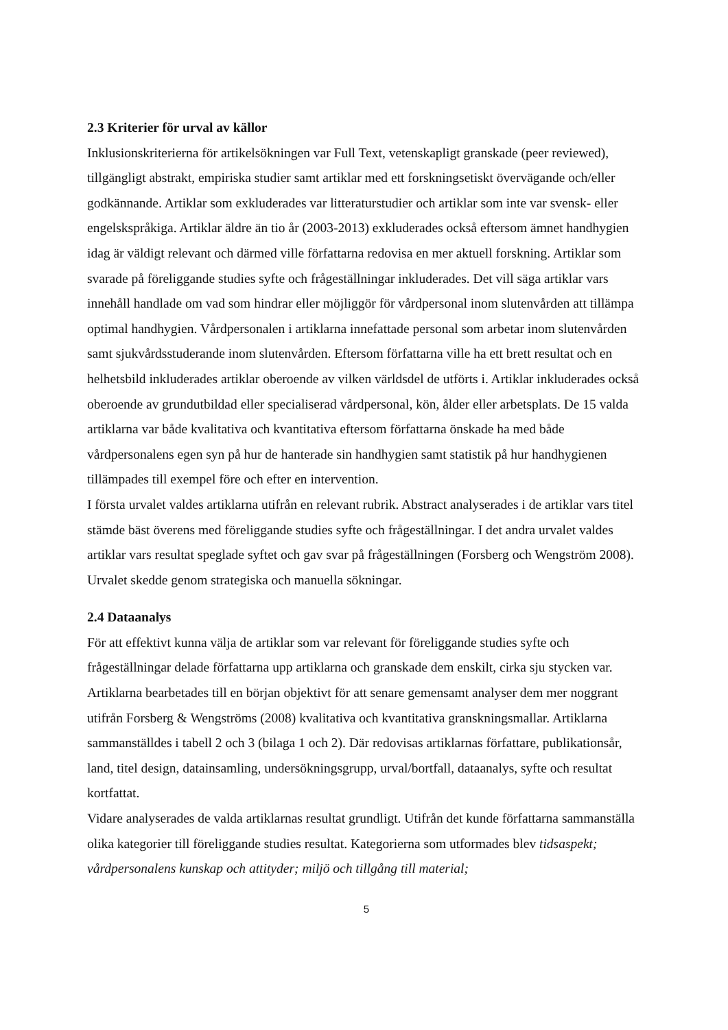2.3 Kriterier för urval av källor
Inklusionskriterierna för artikelsökningen var Full Text, vetenskapligt granskade (peer reviewed), tillgängligt abstrakt, empiriska studier samt artiklar med ett forskningsetiskt övervägande och/eller godkännande. Artiklar som exkluderades var litteraturstudier och artiklar som inte var svensk- eller engelskspråkiga. Artiklar äldre än tio år (2003-2013) exkluderades också eftersom ämnet handhygien idag är väldigt relevant och därmed ville författarna redovisa en mer aktuell forskning. Artiklar som svarade på föreliggande studies syfte och frågeställningar inkluderades. Det vill säga artiklar vars innehåll handlade om vad som hindrar eller möjliggör för vårdpersonal inom slutenvården att tillämpa optimal handhygien. Vårdpersonalen i artiklarna innefattade personal som arbetar inom slutenvården samt sjukvårdsstuderande inom slutenvården. Eftersom författarna ville ha ett brett resultat och en helhetsbild inkluderades artiklar oberoende av vilken världsdel de utförts i. Artiklar inkluderades också oberoende av grundutbildad eller specialiserad vårdpersonal, kön, ålder eller arbetsplats. De 15 valda artiklarna var både kvalitativa och kvantitativa eftersom författarna önskade ha med både vårdpersonalens egen syn på hur de hanterade sin handhygien samt statistik på hur handhygienen tillämpades till exempel före och efter en intervention.
I första urvalet valdes artiklarna utifrån en relevant rubrik. Abstract analyserades i de artiklar vars titel stämde bäst överens med föreliggande studies syfte och frågeställningar. I det andra urvalet valdes artiklar vars resultat speglade syftet och gav svar på frågeställningen (Forsberg och Wengström 2008). Urvalet skedde genom strategiska och manuella sökningar.
2.4 Dataanalys
För att effektivt kunna välja de artiklar som var relevant för föreliggande studies syfte och frågeställningar delade författarna upp artiklarna och granskade dem enskilt, cirka sju stycken var. Artiklarna bearbetades till en början objektivt för att senare gemensamt analyser dem mer noggrant utifrån Forsberg & Wengströms (2008) kvalitativa och kvantitativa granskningsmallar. Artiklarna sammanställdes i tabell 2 och 3 (bilaga 1 och 2). Där redovisas artiklarnas författare, publikationsår, land, titel design, datainsamling, undersökningsgrupp, urval/bortfall, dataanalys, syfte och resultat kortfattat.
Vidare analyserades de valda artiklarnas resultat grundligt. Utifrån det kunde författarna sammanställa olika kategorier till föreliggande studies resultat. Kategorierna som utformades blev tidsaspekt; vårdpersonalens kunskap och attityder; miljö och tillgång till material;
5